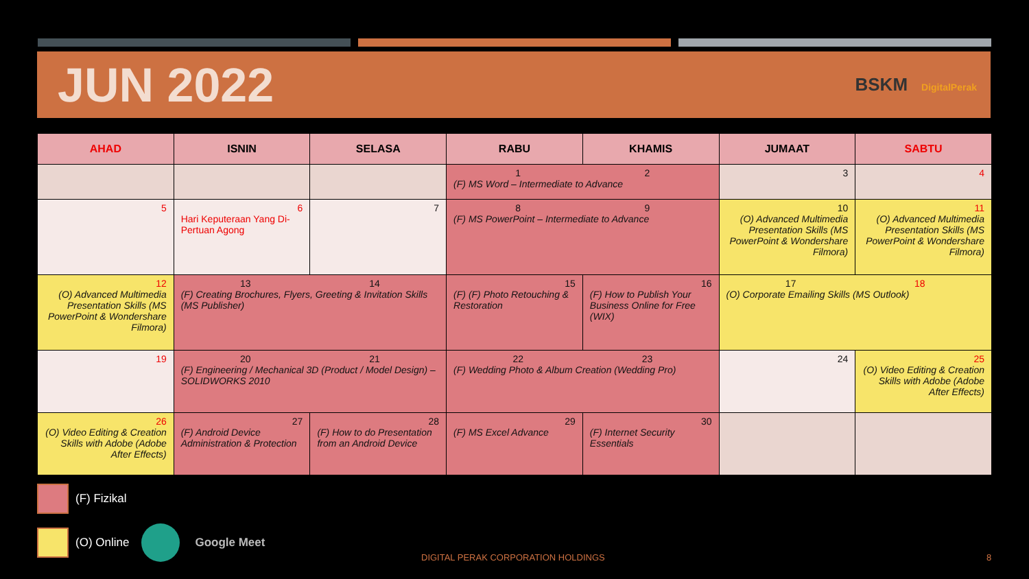JUN 2022
BSKM DigitalPerak
| AHAD | ISNIN | SELASA | RABU | KHAMIS | JUMAAT | SABTU |
| --- | --- | --- | --- | --- | --- | --- |
| | | | 1 2 (F) MS Word – Intermediate to Advance | | 3 | 4 |
| 5 | 6 Hari Keputeraan Yang Di-Pertuan Agong | 7 | 8 9 (F) MS PowerPoint – Intermediate to Advance | | 10 (O) Advanced Multimedia Presentation Skills (MS PowerPoint & Wondershare Filmora) | 11 (O) Advanced Multimedia Presentation Skills (MS PowerPoint & Wondershare Filmora) |
| 12 (O) Advanced Multimedia Presentation Skills (MS PowerPoint & Wondershare Filmora) | 13 14 (F) Creating Brochures, Flyers, Greeting & Invitation Skills (MS Publisher) | | 15 (F) (F) Photo Retouching & Restoration | 16 (F) How to Publish Your Business Online for Free (WIX) | 17 18 (O) Corporate Emailing Skills (MS Outlook) | |
| 19 | 20 21 (F) Engineering / Mechanical 3D (Product / Model Design) – SOLIDWORKS 2010 | | 22 23 (F) Wedding Photo & Album Creation (Wedding Pro) | | 24 | 25 (O) Video Editing & Creation Skills with Adobe (Adobe After Effects) |
| 26 (O) Video Editing & Creation Skills with Adobe (Adobe After Effects) | 27 (F) Android Device Administration & Protection | 28 (F) How to do Presentation from an Android Device | 29 (F) MS Excel Advance | 30 (F) Internet Security Essentials | | |
(F) Fizikal
(O) Online Google Meet
DIGITAL PERAK CORPORATION HOLDINGS
8